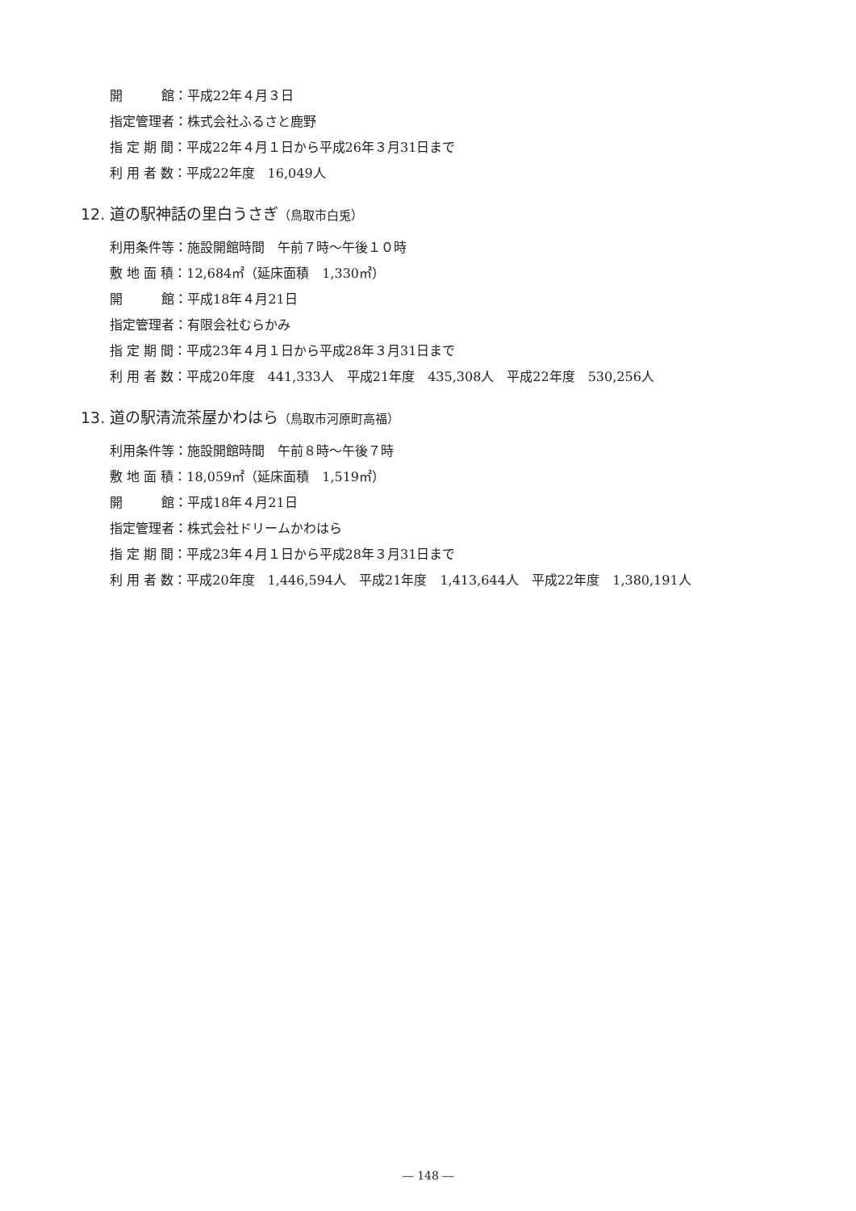開　　　館：平成22年４月３日
指定管理者：株式会社ふるさと鹿野
指 定 期 間：平成22年４月１日から平成26年３月31日まで
利 用 者 数：平成22年度　16,049人
12. 道の駅神話の里白うさぎ（鳥取市白兎）
利用条件等：施設開館時間　午前７時〜午後１０時
敷 地 面 積：12,684㎡（延床面積　1,330㎡）
開　　　館：平成18年４月21日
指定管理者：有限会社むらかみ
指 定 期 間：平成23年４月１日から平成28年３月31日まで
利 用 者 数：平成20年度　441,333人　平成21年度　435,308人　平成22年度　530,256人
13. 道の駅清流茶屋かわはら（鳥取市河原町高福）
利用条件等：施設開館時間　午前８時〜午後７時
敷 地 面 積：18,059㎡（延床面積　1,519㎡）
開　　　館：平成18年４月21日
指定管理者：株式会社ドリームかわはら
指 定 期 間：平成23年４月１日から平成28年３月31日まで
利 用 者 数：平成20年度　1,446,594人　平成21年度　1,413,644人　平成22年度　1,380,191人
― 148 ―